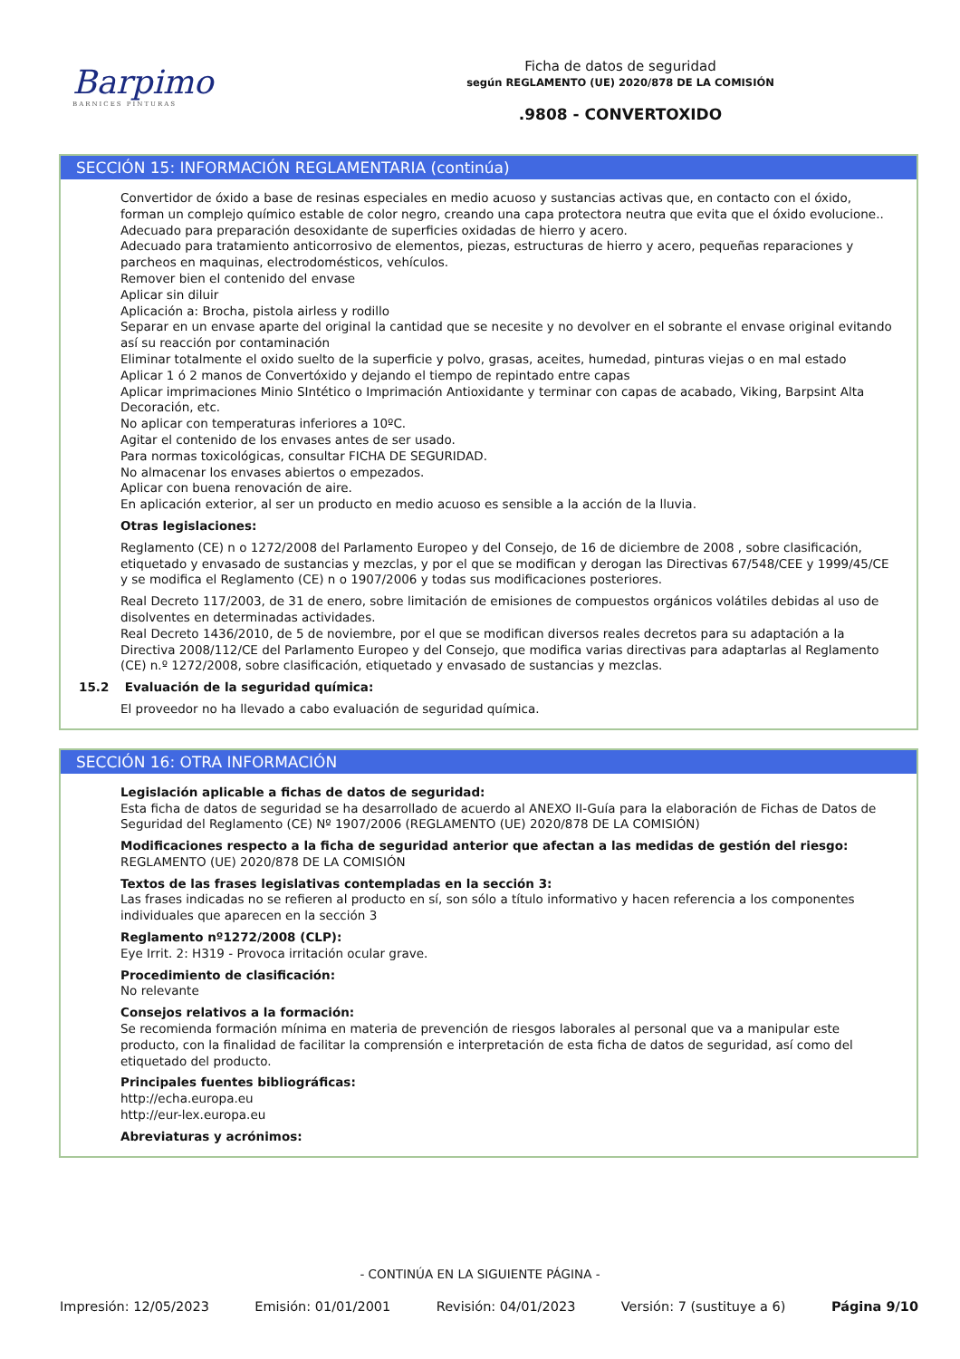Barpimo
BARNICES PINTURAS
Ficha de datos de seguridad
según REGLAMENTO (UE) 2020/878 DE LA COMISIÓN
.9808 - CONVERTOXIDO
SECCIÓN 15: INFORMACIÓN REGLAMENTARIA (continúa)
Convertidor de óxido a base de resinas especiales en medio acuoso y sustancias activas que, en contacto con el óxido, forman un complejo químico estable de color negro, creando una capa protectora neutra que evita que el óxido evolucione..
Adecuado para preparación desoxidante de superficies oxidadas de hierro y acero.
Adecuado para tratamiento anticorrosivo de elementos, piezas, estructuras de hierro y acero, pequeñas reparaciones y parcheos en maquinas, electrodomésticos, vehículos.
Remover bien el contenido del envase
Aplicar sin diluir
Aplicación a: Brocha, pistola airless y rodillo
Separar en un envase aparte del original la cantidad que se necesite y no devolver en el sobrante el envase original evitando así su reacción por contaminación
Eliminar totalmente el oxido suelto de la superficie y polvo, grasas, aceites, humedad, pinturas viejas o en mal estado
Aplicar 1 ó 2 manos de Convertóxido y dejando el tiempo de repintado entre capas
Aplicar imprimaciones Minio SIntético o Imprimación Antioxidante y terminar con capas de acabado, Viking, Barpsint Alta Decoración, etc.
No aplicar con temperaturas inferiores a 10ºC.
Agitar el contenido de los envases antes de ser usado.
Para normas toxicológicas, consultar FICHA DE SEGURIDAD.
No almacenar los envases abiertos o empezados.
Aplicar con buena renovación de aire.
En aplicación exterior, al ser un producto en medio acuoso es sensible a la acción de la lluvia.
Otras legislaciones:
Reglamento (CE) n o 1272/2008 del Parlamento Europeo y del Consejo, de 16 de diciembre de 2008 , sobre clasificación, etiquetado y envasado de sustancias y mezclas, y por el que se modifican y derogan las Directivas 67/548/CEE y 1999/45/CE y se modifica el Reglamento (CE) n o 1907/2006 y todas sus modificaciones posteriores.
Real Decreto 117/2003, de 31 de enero, sobre limitación de emisiones de compuestos orgánicos volátiles debidas al uso de disolventes en determinadas actividades.
Real Decreto 1436/2010, de 5 de noviembre, por el que se modifican diversos reales decretos para su adaptación a la Directiva 2008/112/CE del Parlamento Europeo y del Consejo, que modifica varias directivas para adaptarlas al Reglamento (CE) n.º 1272/2008, sobre clasificación, etiquetado y envasado de sustancias y mezclas.
15.2 Evaluación de la seguridad química:
El proveedor no ha llevado a cabo evaluación de seguridad química.
SECCIÓN 16: OTRA INFORMACIÓN
Legislación aplicable a fichas de datos de seguridad:
Esta ficha de datos de seguridad se ha desarrollado de acuerdo al ANEXO II-Guía para la elaboración de Fichas de Datos de Seguridad del Reglamento (CE) Nº 1907/2006 (REGLAMENTO (UE) 2020/878 DE LA COMISIÓN)
Modificaciones respecto a la ficha de seguridad anterior que afectan a las medidas de gestión del riesgo:
REGLAMENTO (UE) 2020/878 DE LA COMISIÓN
Textos de las frases legislativas contempladas en la sección 3:
Las frases indicadas no se refieren al producto en sí, son sólo a título informativo y hacen referencia a los componentes individuales que aparecen en la sección 3
Reglamento nº1272/2008 (CLP):
Eye Irrit. 2: H319 - Provoca irritación ocular grave.
Procedimiento de clasificación:
No relevante
Consejos relativos a la formación:
Se recomienda formación mínima en materia de prevención de riesgos laborales al personal que va a manipular este producto, con la finalidad de facilitar la comprensión e interpretación de esta ficha de datos de seguridad, así como del etiquetado del producto.
Principales fuentes bibliográficas:
http://echa.europa.eu
http://eur-lex.europa.eu
Abreviaturas y acrónimos:
- CONTINÚA EN LA SIGUIENTE PÁGINA -
Impresión: 12/05/2023 Emisión: 01/01/2001 Revisión: 04/01/2023 Versión: 7 (sustituye a 6) Página 9/10